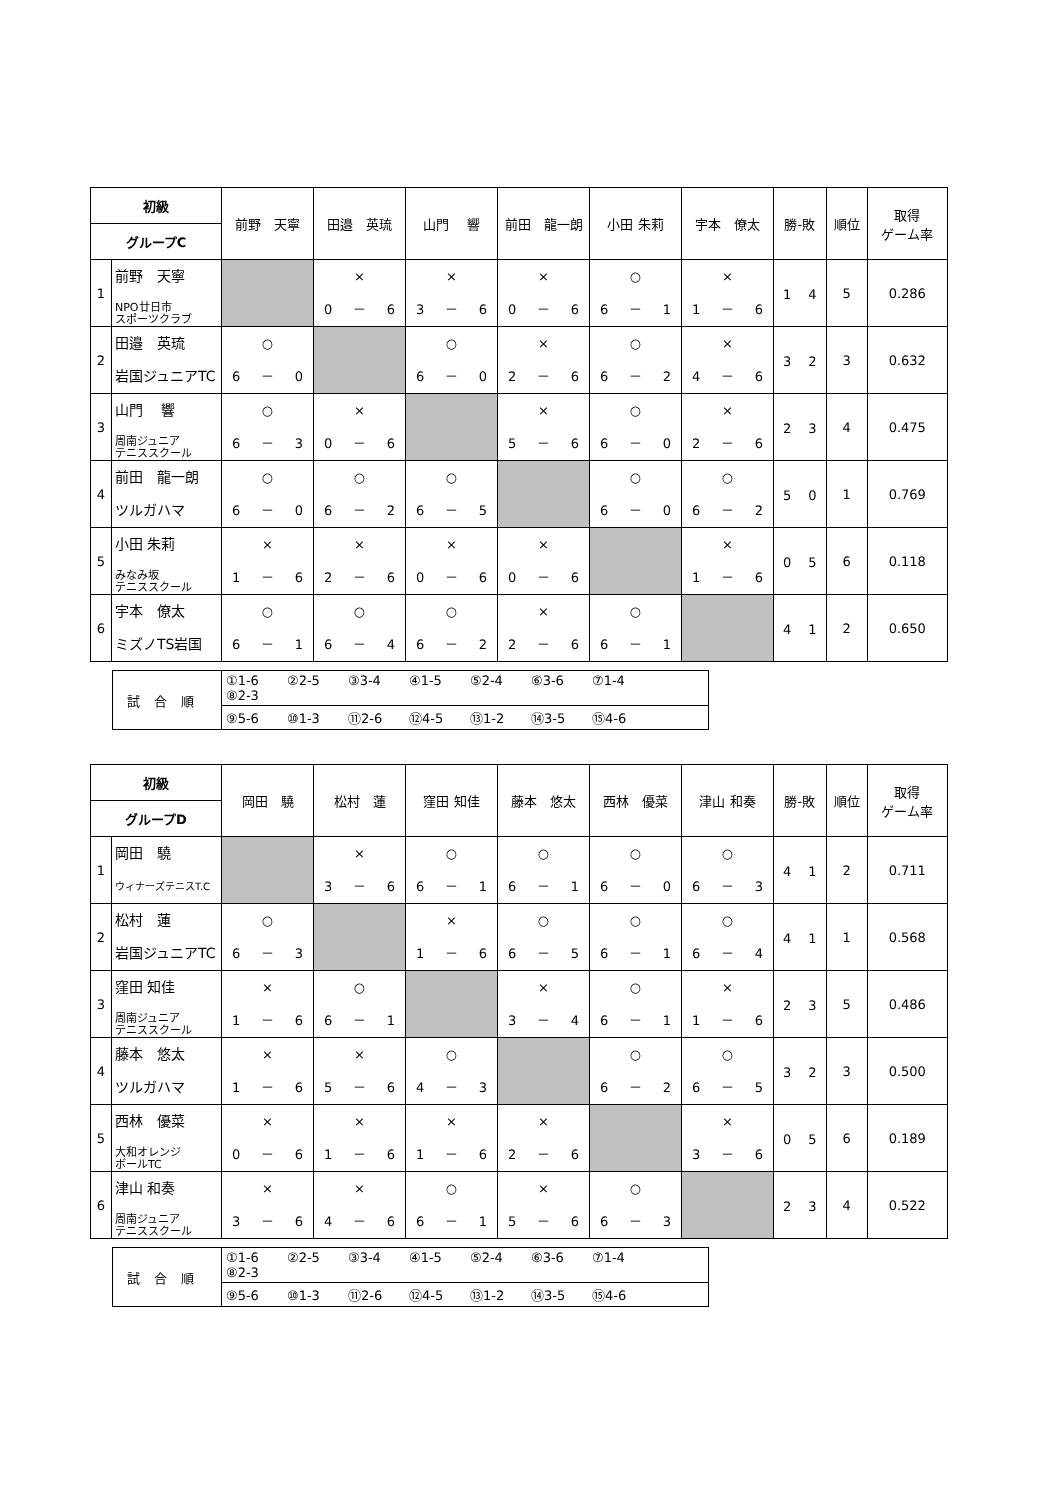| 初級 | | 前野 天寧 | 田邉 英琉 | 山門 響 | 前田 龍一朗 | 小田 朱莉 | 宇本 僚太 | 勝-敗 | 順位 | 取得 ゲーム率 |
| --- | --- | --- | --- | --- | --- | --- | --- | --- | --- | --- |
| グループC | | | | | | | | | | |
| 1 | 前野 天寧 NPO廿日市 スポーツクラブ | | × 0 － 6 | × 3 － 6 | × 0 － 6 | ○ 6 － 1 | × 1 － 6 | 1 4 | 5 | 0.286 |
| 2 | 田邉 英琉 岩国ジュニアTC | ○ 6 － 0 | | ○ 6 － 0 | × 2 － 6 | ○ 6 － 2 | × 4 － 6 | 3 2 | 3 | 0.632 |
| 3 | 山門 響 周南ジュニア テニススクール | ○ 6 － 3 | × 0 － 6 | | × 5 － 6 | ○ 6 － 0 | × 2 － 6 | 2 3 | 4 | 0.475 |
| 4 | 前田 龍一朗 ツルガハマ | ○ 6 － 0 | ○ 6 － 2 | ○ 6 － 5 | | ○ 6 － 0 | ○ 6 － 2 | 5 0 | 1 | 0.769 |
| 5 | 小田 朱莉 みなみ坂 テニススクール | × 1 － 6 | × 2 － 6 | × 0 － 6 | × 0 － 6 | | × 1 － 6 | 0 5 | 6 | 0.118 |
| 6 | 宇本 僚太 ミズノTS岩国 | ○ 6 － 1 | ○ 6 － 4 | ○ 6 － 2 | × 2 － 6 | ○ 6 － 1 | | 4 1 | 2 | 0.650 |
| 試合順 | ①1-6 ②2-5 ③3-4 ④1-5 ⑤2-4 ⑥3-6 ⑦1-4 ⑧2-3 |
| | ⑨5-6 ⑩1-3 ⑪2-6 ⑫4-5 ⑬1-2 ⑭3-5 ⑮4-6 |
| 初級 | | 岡田 驍 | 松村 蓮 | 窪田 知佳 | 藤本 悠太 | 西林 優菜 | 津山 和奏 | 勝-敗 | 順位 | 取得 ゲーム率 |
| --- | --- | --- | --- | --- | --- | --- | --- | --- | --- | --- |
| グループD | | | | | | | | | | |
| 1 | 岡田 驍 ウィナーズテニスT.C | | × 3 － 6 | ○ 6 － 1 | ○ 6 － 1 | ○ 6 － 0 | ○ 6 － 3 | 4 1 | 2 | 0.711 |
| 2 | 松村 蓮 岩国ジュニアTC | ○ 6 － 3 | | × 1 － 6 | ○ 6 － 5 | ○ 6 － 1 | ○ 6 － 4 | 4 1 | 1 | 0.568 |
| 3 | 窪田 知佳 周南ジュニア テニススクール | × 1 － 6 | ○ 6 － 1 | | × 3 － 4 | ○ 6 － 1 | × 1 － 6 | 2 3 | 5 | 0.486 |
| 4 | 藤本 悠太 ツルガハマ | × 1 － 6 | × 5 － 6 | ○ 4 － 3 | | ○ 6 － 2 | ○ 6 － 5 | 3 2 | 3 | 0.500 |
| 5 | 西林 優菜 大和オレンジ ボールTC | × 0 － 6 | × 1 － 6 | × 1 － 6 | × 2 － 6 | | × 3 － 6 | 0 5 | 6 | 0.189 |
| 6 | 津山 和奏 周南ジュニア テニススクール | × 3 － 6 | × 4 － 6 | ○ 6 － 1 | × 5 － 6 | ○ 6 － 3 | | 2 3 | 4 | 0.522 |
| 試合順 | ①1-6 ②2-5 ③3-4 ④1-5 ⑤2-4 ⑥3-6 ⑦1-4 ⑧2-3 |
| | ⑨5-6 ⑩1-3 ⑪2-6 ⑫4-5 ⑬1-2 ⑭3-5 ⑮4-6 |